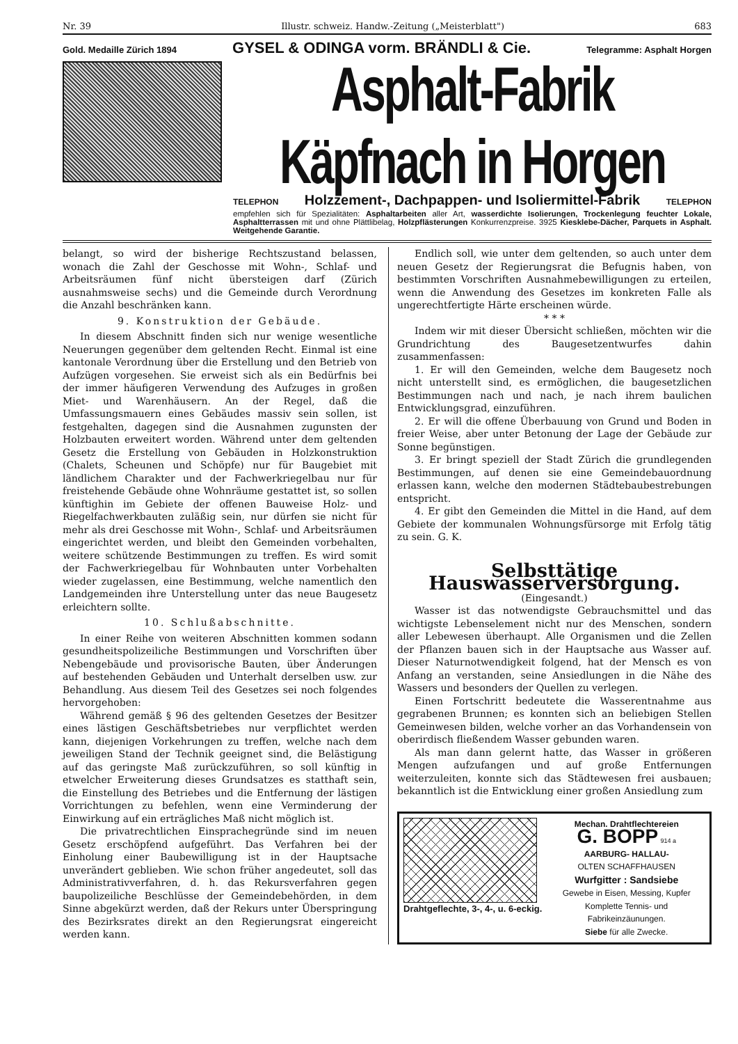Nr. 39 Illustr. schweiz. Handw.-Zeitung („Meisterblatt") 683
Gold. Medaille Zürich 1894 GYSEL & ODINGA vorm. BRÄNDLI & Cie. Telegramme: Asphalt Horgen
Asphalt-Fabrik Käpfnach in Horgen
TELEPHON Holzzement-, Dachpappen- und Isoliermittel-Fabrik TELEPHON
empfehlen sich für Spezialitäten: Asphaltarbeiten aller Art, wasserdichte Isolierungen, Trockenlegung feuchter Lokale, Asphaltterrassen mit und ohne Plättlibelag, Holzpflästerungen Konkurrenzpreise. 3925 Kiesklebe-Dächer, Parquets in Asphalt. Weitgehende Garantie.
belangt, so wird der bisherige Rechtszustand belassen, wonach die Zahl der Geschosse mit Wohn-, Schlaf- und Arbeitsräumen fünf nicht übersteigen darf (Zürich ausnahmsweise sechs) und die Gemeinde durch Verordnung die Anzahl beschränken kann.
9. Konstruktion der Gebäude.
In diesem Abschnitt finden sich nur wenige wesentliche Neuerungen gegenüber dem geltenden Recht. Einmal ist eine kantonale Verordnung über die Erstellung und den Betrieb von Aufzügen vorgesehen. Sie erweist sich als ein Bedürfnis bei der immer häufigeren Verwendung des Aufzuges in großen Miet- und Warenhäusern. An der Regel, daß die Umfassungsmauern eines Gebäudes massiv sein sollen, ist festgehalten, dagegen sind die Ausnahmen zugunsten der Holzbauten erweitert worden. Während unter dem geltenden Gesetz die Erstellung von Gebäuden in Holzkonstruktion (Chalets, Scheunen und Schöpfe) nur für Baugebiet mit ländlichem Charakter und der Fachwerkriegelbau nur für freistehende Gebäude ohne Wohnräume gestattet ist, so sollen künftighin im Gebiete der offenen Bauweise Holz- und Riegelfachwerkbauten zuläßig sein, nur dürfen sie nicht für mehr als drei Geschosse mit Wohn-, Schlaf- und Arbeitsräumen eingerichtet werden, und bleibt den Gemeinden vorbehalten, weitere schützende Bestimmungen zu treffen. Es wird somit der Fachwerkriegelbau für Wohnbauten unter Vorbehalten wieder zugelassen, eine Bestimmung, welche namentlich den Landgemeinden ihre Unterstellung unter das neue Baugesetz erleichtern sollte.
10. Schlußabschnitte.
In einer Reihe von weiteren Abschnitten kommen sodann gesundheitspolizeiliche Bestimmungen und Vorschriften über Nebengebäude und provisorische Bauten, über Änderungen auf bestehenden Gebäuden und Unterhalt derselben usw. zur Behandlung. Aus diesem Teil des Gesetzes sei noch folgendes hervorgehoben:
Während gemäß § 96 des geltenden Gesetzes der Besitzer eines lästigen Geschäftsbetriebes nur verpflichtet werden kann, diejenigen Vorkehrungen zu treffen, welche nach dem jeweiligen Stand der Technik geeignet sind, die Belästigung auf das geringste Maß zurückzuführen, so soll künftig in etwelcher Erweiterung dieses Grundsatzes es statthaft sein, die Einstellung des Betriebes und die Entfernung der lästigen Vorrichtungen zu befehlen, wenn eine Verminderung der Einwirkung auf ein erträgliches Maß nicht möglich ist.
Die privatrechtlichen Einsprachegründe sind im neuen Gesetz erschöpfend aufgeführt. Das Verfahren bei der Einholung einer Baubewilligung ist in der Hauptsache unverändert geblieben. Wie schon früher angedeutet, soll das Administrativverfahren, d. h. das Rekursverfahren gegen baupolizeiliche Beschlüsse der Gemeindebehörden, in dem Sinne abgekürzt werden, daß der Rekurs unter Überspringung des Bezirksrates direkt an den Regierungsrat eingereicht werden kann.
Endlich soll, wie unter dem geltenden, so auch unter dem neuen Gesetz der Regierungsrat die Befugnis haben, von bestimmten Vorschriften Ausnahmebewilligungen zu erteilen, wenn die Anwendung des Gesetzes im konkreten Falle als ungerechtfertigte Härte erscheinen würde.
* * *
Indem wir mit dieser Übersicht schließen, möchten wir die Grundrichtung des Baugesetzentwurfes dahin zusammenfassen:
1. Er will den Gemeinden, welche dem Baugesetz noch nicht unterstellt sind, es ermöglichen, die baugesetzlichen Bestimmungen nach und nach, je nach ihrem baulichen Entwicklungsgrad, einzuführen.
2. Er will die offene Überbauung von Grund und Boden in freier Weise, aber unter Betonung der Lage der Gebäude zur Sonne begünstigen.
3. Er bringt speziell der Stadt Zürich die grundlegenden Bestimmungen, auf denen sie eine Gemeindebauordnung erlassen kann, welche den modernen Städtebaubestrebungen entspricht.
4. Er gibt den Gemeinden die Mittel in die Hand, auf dem Gebiete der kommunalen Wohnungsfürsorge mit Erfolg tätig zu sein. G. K.
Selbsttätige Hauswasserversorgung.
(Eingesandt.)
Wasser ist das notwendigste Gebrauchsmittel und das wichtigste Lebenselement nicht nur des Menschen, sondern aller Lebewesen überhaupt. Alle Organismen und die Zellen der Pflanzen bauen sich in der Hauptsache aus Wasser auf. Dieser Naturnotwendigkeit folgend, hat der Mensch es von Anfang an verstanden, seine Ansiedlungen in die Nähe des Wassers und besonders der Quellen zu verlegen.
Einen Fortschritt bedeutete die Wasserentnahme aus gegrabenen Brunnen; es konnten sich an beliebigen Stellen Gemeinwesen bilden, welche vorher an das Vorhandensein von oberirdisch fließendem Wasser gebunden waren.
Als man dann gelernt hatte, das Wasser in größeren Mengen aufzufangen und auf große Entfernungen weiterzuleiten, konnte sich das Städtewesen frei ausbauen; bekanntlich ist die Entwicklung einer großen Ansiedlung zum
Drahtgeflechte, 3-, 4-, u. 6-eckig.
Mechan. Drahtflechtereien
G. BOPP 914 a
AARBURG- HALLAU-
OLTEN SCHAFFHAUSEN
Wurfgitter : Sandsiebe
Gewebe in Eisen, Messing, Kupfer
Komplette Tennis- und Fabrikeinzäunungen.
Siebe für alle Zwecke.